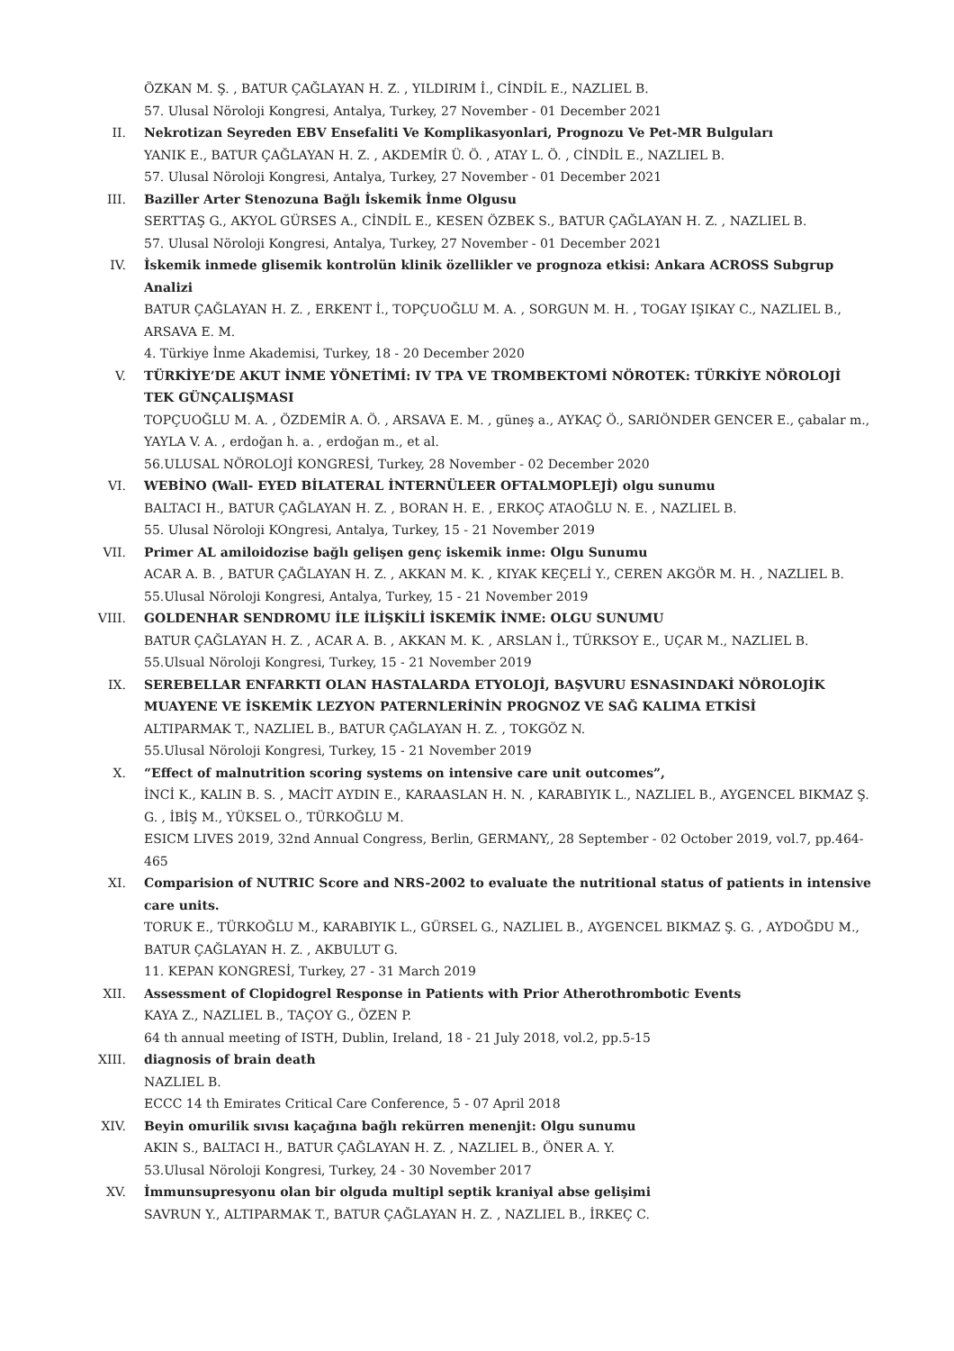ÖZKAN M. Ş. , BATUR ÇAĞLAYAN H. Z. , YILDIRIM İ., CİNDİL E., NAZLIEL B.
57. Ulusal Nöroloji Kongresi, Antalya, Turkey, 27 November - 01 December 2021
II. Nekrotizan Seyreden EBV Ensefaliti Ve Komplikasyonlari, Prognozu Ve Pet-MR Bulguları
YANIK E., BATUR ÇAĞLAYAN H. Z. , AKDEMİR Ü. Ö. , ATAY L. Ö. , CİNDİL E., NAZLIEL B.
57. Ulusal Nöroloji Kongresi, Antalya, Turkey, 27 November - 01 December 2021
III. Baziller Arter Stenozuna Bağlı İskemik İnme Olgusu
SERTTAŞ G., AKYOL GÜRSES A., CİNDİL E., KESEN ÖZBEK S., BATUR ÇAĞLAYAN H. Z. , NAZLIEL B.
57. Ulusal Nöroloji Kongresi, Antalya, Turkey, 27 November - 01 December 2021
IV. İskemik inmede glisemik kontrolün klinik özellikler ve prognoza etkisi: Ankara ACROSS Subgrup Analizi
BATUR ÇAĞLAYAN H. Z. , ERKENT İ., TOPÇUOĞLU M. A. , SORGUN M. H. , TOGAY IŞIKAY C., NAZLIEL B., ARSAVA E. M.
4. Türkiye İnme Akademisi, Turkey, 18 - 20 December 2020
V. TÜRKİYE’DE AKUT İNME YÖNETİMİ: IV TPA VE TROMBEKTOMİ NÖROTEK: TÜRKİYE NÖROLOJİ TEK GÜNÇALIŞMASI
TOPÇUOĞLU M. A. , ÖZDEMİR A. Ö. , ARSAVA E. M. , güneş a., AYKAÇ Ö., SARIÖNDER GENCER E., çabalar m., YAYLA V. A. , erdoğan h. a. , erdoğan m., et al.
56.ULUSAL NÖROLOJİ KONGRESİ, Turkey, 28 November - 02 December 2020
VI. WEBİNO (Wall- EYED BİLATERAL İNTERNÜLEER OFTALMOPLEJİ) olgu sunumu
BALTACI H., BATUR ÇAĞLAYAN H. Z. , BORAN H. E. , ERKOÇ ATAOĞLU N. E. , NAZLIEL B.
55. Ulusal Nöroloji KOngresi, Antalya, Turkey, 15 - 21 November 2019
VII. Primer AL amiloidozise bağlı gelişen genç iskemik inme: Olgu Sunumu
ACAR A. B. , BATUR ÇAĞLAYAN H. Z. , AKKAN M. K. , KIYAK KEÇELİ Y., CEREN AKGÖR M. H. , NAZLIEL B.
55.Ulusal Nöroloji Kongresi, Antalya, Turkey, 15 - 21 November 2019
VIII. GOLDENHAR SENDROMU İLE İLİŞKİLİ İSKEMİK İNME: OLGU SUNUMU
BATUR ÇAĞLAYAN H. Z. , ACAR A. B. , AKKAN M. K. , ARSLAN İ., TÜRKSOY E., UÇAR M., NAZLIEL B.
55.Ulsual Nöroloji Kongresi, Turkey, 15 - 21 November 2019
IX. SEREBELLAR ENFARKTI OLAN HASTALARDA ETYOLOJİ, BAŞVURU ESNASINDAKİ NÖROLOJİK MUAYENE VE İSKEMİK LEZYON PATERNLERİNİN PROGNOZ VE SAĞ KALIMA ETKİSİ
ALTIPARMAK T., NAZLIEL B., BATUR ÇAĞLAYAN H. Z. , TOKGÖZ N.
55.Ulusal Nöroloji Kongresi, Turkey, 15 - 21 November 2019
X. “Effect of malnutrition scoring systems on intensive care unit outcomes”,
İNCİ K., KALIN B. S. , MACİT AYDIN E., KARAASLAN H. N. , KARABIYIK L., NAZLIEL B., AYGENCEL BIKMAZ Ş. G. , İBİŞ M., YÜKSEL O., TÜRKOĞLU M.
ESICM LIVES 2019, 32nd Annual Congress, Berlin, GERMANY,, 28 September - 02 October 2019, vol.7, pp.464-465
XI. Comparision of NUTRIC Score and NRS-2002 to evaluate the nutritional status of patients in intensive care units.
TORUK E., TÜRKOĞLU M., KARABIYIK L., GÜRSEL G., NAZLIEL B., AYGENCEL BIKMAZ Ş. G. , AYDOĞDU M., BATUR ÇAĞLAYAN H. Z. , AKBULUT G.
11. KEPAN KONGRESİ, Turkey, 27 - 31 March 2019
XII. Assessment of Clopidogrel Response in Patients with Prior Atherothrombotic Events
KAYA Z., NAZLIEL B., TAÇOY G., ÖZEN P.
64 th annual meeting of ISTH, Dublin, Ireland, 18 - 21 July 2018, vol.2, pp.5-15
XIII. diagnosis of brain death
NAZLIEL B.
ECCC 14 th Emirates Critical Care Conference, 5 - 07 April 2018
XIV. Beyin omurilik sıvısı kaçağına bağlı rekürren menenjit: Olgu sunumu
AKIN S., BALTACI H., BATUR ÇAĞLAYAN H. Z. , NAZLIEL B., ÖNER A. Y.
53.Ulusal Nöroloji Kongresi, Turkey, 24 - 30 November 2017
XV. İmmunsupresyonu olan bir olguda multipl septik kraniyal abse gelişimi
SAVRUN Y., ALTIPARMAK T., BATUR ÇAĞLAYAN H. Z. , NAZLIEL B., İRKEÇ C.